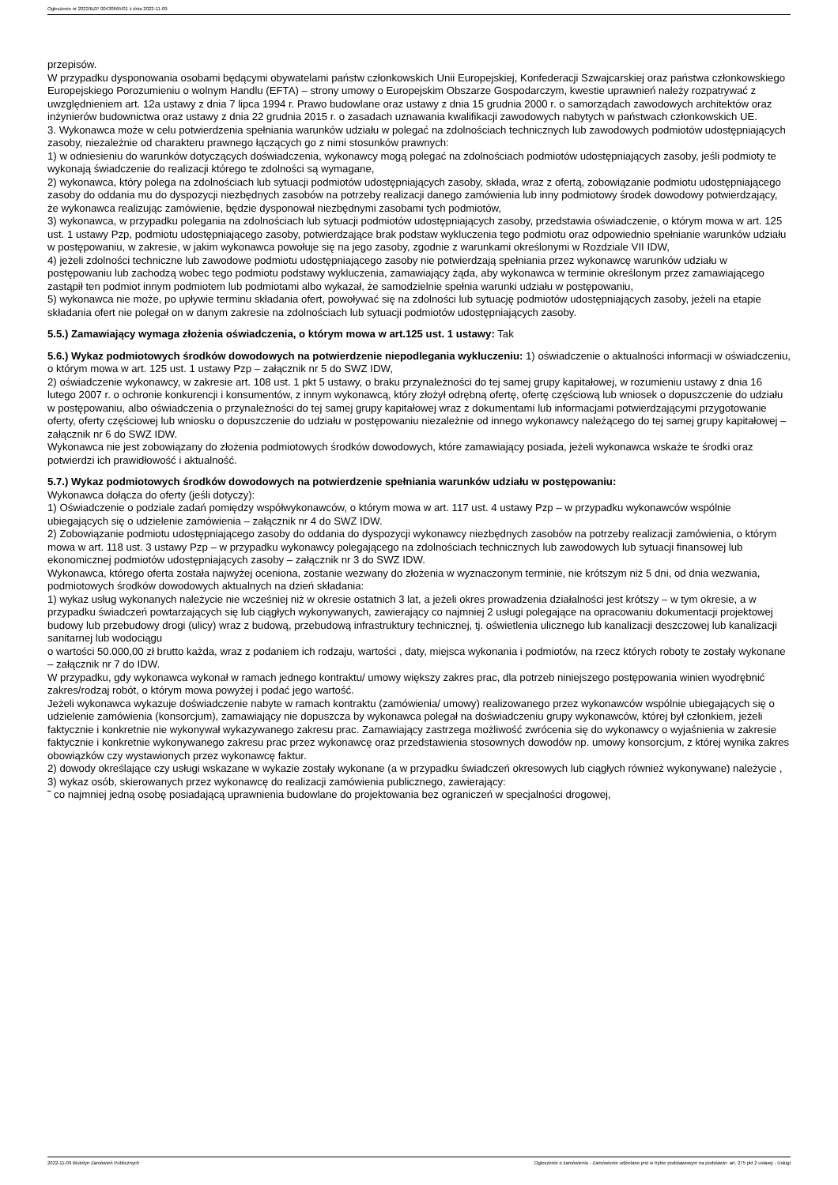Ogłoszenie nr 2022/BZP 00430665/01 z dnia 2022-11-09
przepisów.
W przypadku dysponowania osobami będącymi obywatelami państw członkowskich Unii Europejskiej, Konfederacji Szwajcarskiej oraz państwa członkowskiego Europejskiego Porozumieniu o wolnym Handlu (EFTA) – strony umowy o Europejskim Obszarze Gospodarczym, kwestie uprawnień należy rozpatrywać z uwzględnieniem art. 12a ustawy z dnia 7 lipca 1994 r. Prawo budowlane oraz ustawy z dnia 15 grudnia 2000 r. o samorządach zawodowych architektów oraz inżynierów budownictwa oraz ustawy z dnia 22 grudnia 2015 r. o zasadach uznawania kwalifikacji zawodowych nabytych w państwach członkowskich UE.
3. Wykonawca może w celu potwierdzenia spełniania warunków udziału w polegać na zdolnościach technicznych lub zawodowych podmiotów udostępniających zasoby, niezależnie od charakteru prawnego łączących go z nimi stosunków prawnych:
1) w odniesieniu do warunków dotyczących doświadczenia, wykonawcy mogą polegać na zdolnościach podmiotów udostępniających zasoby, jeśli podmioty te wykonają świadczenie do realizacji którego te zdolności są wymagane,
2) wykonawca, który polega na zdolnościach lub sytuacji podmiotów udostępniających zasoby, składa, wraz z ofertą, zobowiązanie podmiotu udostępniającego zasoby do oddania mu do dyspozycji niezbędnych zasobów na potrzeby realizacji danego zamówienia lub inny podmiotowy środek dowodowy potwierdzający, że wykonawca realizując zamówienie, będzie dysponował niezbędnymi zasobami tych podmiotów,
3) wykonawca, w przypadku polegania na zdolnościach lub sytuacji podmiotów udostępniających zasoby, przedstawia oświadczenie, o którym mowa w art. 125 ust. 1 ustawy Pzp, podmiotu udostępniającego zasoby, potwierdzające brak podstaw wykluczenia tego podmiotu oraz odpowiednio spełnianie warunków udziału w postępowaniu, w zakresie, w jakim wykonawca powołuje się na jego zasoby, zgodnie z warunkami określonymi w Rozdziale VII IDW,
4) jeżeli zdolności techniczne lub zawodowe podmiotu udostępniającego zasoby nie potwierdzają spełniania przez wykonawcę warunków udziału w postępowaniu lub zachodzą wobec tego podmiotu podstawy wykluczenia, zamawiający żąda, aby wykonawca w terminie określonym przez zamawiającego zastąpił ten podmiot innym podmiotem lub podmiotami albo wykazał, że samodzielnie spełnia warunki udziału w postępowaniu,
5) wykonawca nie może, po upływie terminu składania ofert, powoływać się na zdolności lub sytuację podmiotów udostępniających zasoby, jeżeli na etapie składania ofert nie polegał on w danym zakresie na zdolnościach lub sytuacji podmiotów udostępniających zasoby.
5.5.) Zamawiający wymaga złożenia oświadczenia, o którym mowa w art.125 ust. 1 ustawy: Tak
5.6.) Wykaz podmiotowych środków dowodowych na potwierdzenie niepodlegania wykluczeniu: 1) oświadczenie o aktualności informacji w oświadczeniu, o którym mowa w art. 125 ust. 1 ustawy Pzp – załącznik nr 5 do SWZ IDW,
2) oświadczenie wykonawcy, w zakresie art. 108 ust. 1 pkt 5 ustawy, o braku przynależności do tej samej grupy kapitałowej, w rozumieniu ustawy z dnia 16 lutego 2007 r. o ochronie konkurencji i konsumentów, z innym wykonawcą, który złożył odrębną ofertę, ofertę częściową lub wniosek o dopuszczenie do udziału w postępowaniu, albo oświadczenia o przynależności do tej samej grupy kapitałowej wraz z dokumentami lub informacjami potwierdzającymi przygotowanie oferty, oferty częściowej lub wniosku o dopuszczenie do udziału w postępowaniu niezależnie od innego wykonawcy należącego do tej samej grupy kapitałowej – załącznik nr 6 do SWZ IDW.
Wykonawca nie jest zobowiązany do złożenia podmiotowych środków dowodowych, które zamawiający posiada, jeżeli wykonawca wskaże te środki oraz potwierdzi ich prawidłowość i aktualność.
5.7.) Wykaz podmiotowych środków dowodowych na potwierdzenie spełniania warunków udziału w postępowaniu:
Wykonawca dołącza do oferty (jeśli dotyczy):
1) Oświadczenie o podziale zadań pomiędzy współwykonawców, o którym mowa w art. 117 ust. 4 ustawy Pzp – w przypadku wykonawców wspólnie ubiegających się o udzielenie zamówienia – załącznik nr 4 do SWZ IDW.
2) Zobowiązanie podmiotu udostępniającego zasoby do oddania do dyspozycji wykonawcy niezbędnych zasobów na potrzeby realizacji zamówienia, o którym mowa w art. 118 ust. 3 ustawy Pzp – w przypadku wykonawcy polegającego na zdolnościach technicznych lub zawodowych lub sytuacji finansowej lub ekonomicznej podmiotów udostępniających zasoby – załącznik nr 3 do SWZ IDW.
Wykonawca, którego oferta została najwyżej oceniona, zostanie wezwany do złożenia w wyznaczonym terminie, nie krótszym niż 5 dni, od dnia wezwania, podmiotowych środków dowodowych aktualnych na dzień składania:
1) wykaz usług wykonanych należycie nie wcześniej niż w okresie ostatnich 3 lat, a jeżeli okres prowadzenia działalności jest krótszy – w tym okresie, a w przypadku świadczeń powtarzających się lub ciągłych wykonywanych, zawierający co najmniej 2 usługi polegające na opracowaniu dokumentacji projektowej budowy lub przebudowy drogi (ulicy) wraz z budową, przebudową infrastruktury technicznej, tj. oświetlenia ulicznego lub kanalizacji deszczowej lub kanalizacji sanitarnej lub wodociągu
o wartości 50.000,00 zł brutto każda, wraz z podaniem ich rodzaju, wartości , daty, miejsca wykonania i podmiotów, na rzecz których roboty te zostały wykonane – załącznik nr 7 do IDW.
W przypadku, gdy wykonawca wykonał w ramach jednego kontraktu/ umowy większy zakres prac, dla potrzeb niniejszego postępowania winien wyodrębnić zakres/rodzaj robót, o którym mowa powyżej i podać jego wartość.
Jeżeli wykonawca wykazuje doświadczenie nabyte w ramach kontraktu (zamówienia/ umowy) realizowanego przez wykonawców wspólnie ubiegających się o udzielenie zamówienia (konsorcjum), zamawiający nie dopuszcza by wykonawca polegał na doświadczeniu grupy wykonawców, której był członkiem, jeżeli faktycznie i konkretnie nie wykonywał wykazywanego zakresu prac. Zamawiający zastrzega możliwość zwrócenia się do wykonawcy o wyjaśnienia w zakresie faktycznie i konkretnie wykonywanego zakresu prac przez wykonawcę oraz przedstawienia stosownych dowodów np. umowy konsorcjum, z której wynika zakres obowiązków czy wystawionych przez wykonawcę faktur.
2) dowody określające czy usługi wskazane w wykazie zostały wykonane (a w przypadku świadczeń okresowych lub ciągłych również wykonywane) należycie ,
3) wykaz osób, skierowanych przez wykonawcę do realizacji zamówienia publicznego, zawierający:
˜ co najmniej jedną osobę posiadającą uprawnienia budowlane do projektowania bez ograniczeń w specjalności drogowej,
2022-11-09 Biuletyn Zamówień Publicznych Ogłoszenie o zamówieniu - Zamówienie udzielane jest w trybie podstawowym na podstawie: art. 275 pkt 2 ustawy - Usługi